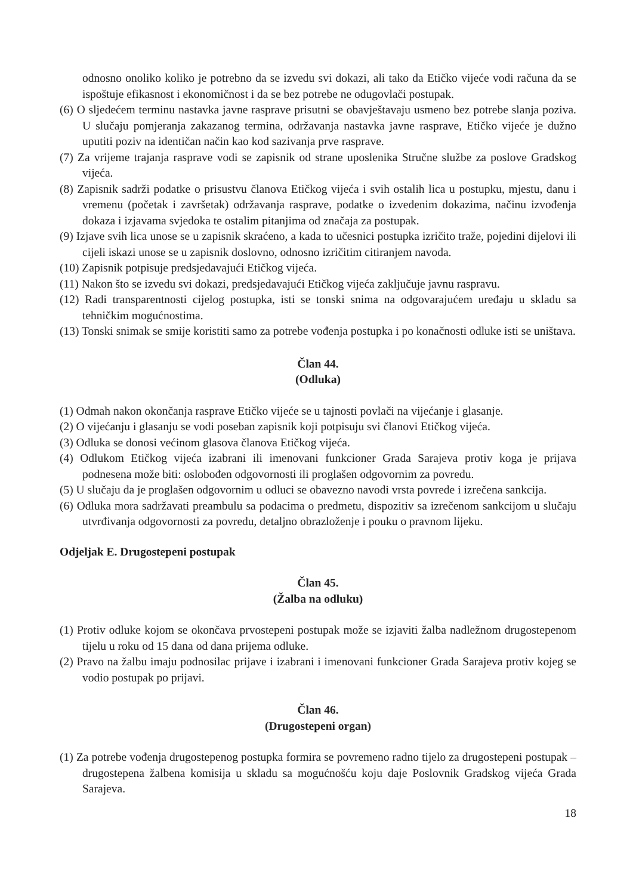odnosno onoliko koliko je potrebno da se izvedu svi dokazi, ali tako da Etičko vijeće vodi računa da se ispoštuje efikasnost i ekonomičnost i da se bez potrebe ne odugovlači postupak.
(6) O sljedećem terminu nastavka javne rasprave prisutni se obavještavaju usmeno bez potrebe slanja poziva. U slučaju pomjeranja zakazanog termina, održavanja nastavka javne rasprave, Etičko vijeće je dužno uputiti poziv na identičan način kao kod sazivanja prve rasprave.
(7) Za vrijeme trajanja rasprave vodi se zapisnik od strane uposlenika Stručne službe za poslove Gradskog vijeća.
(8) Zapisnik sadrži podatke o prisustvu članova Etičkog vijeća i svih ostalih lica u postupku, mjestu, danu i vremenu (početak i završetak) održavanja rasprave, podatke o izvedenim dokazima, načinu izvođenja dokaza i izjavama svjedoka te ostalim pitanjima od značaja za postupak.
(9) Izjave svih lica unose se u zapisnik skraćeno, a kada to učesnici postupka izričito traže, pojedini dijelovi ili cijeli iskazi unose se u zapisnik doslovno, odnosno izričitim citiranjem navoda.
(10) Zapisnik potpisuje predsjedavajući Etičkog vijeća.
(11) Nakon što se izvedu svi dokazi, predsjedavajući Etičkog vijeća zaključuje javnu raspravu.
(12) Radi transparentnosti cijelog postupka, isti se tonski snima na odgovarajućem uređaju u skladu sa tehničkim mogućnostima.
(13) Tonski snimak se smije koristiti samo za potrebe vođenja postupka i po konačnosti odluke isti se uništava.
Član 44.
(Odluka)
(1) Odmah nakon okončanja rasprave Etičko vijeće se u tajnosti povlači na vijećanje i glasanje.
(2) O vijećanju i glasanju se vodi poseban zapisnik koji potpisuju svi članovi Etičkog vijeća.
(3) Odluka se donosi većinom glasova članova Etičkog vijeća.
(4) Odlukom Etičkog vijeća izabrani ili imenovani funkcioner Grada Sarajeva protiv koga je prijava podnesena može biti: oslobođen odgovornosti ili proglašen odgovornim za povredu.
(5) U slučaju da je proglašen odgovornim u odluci se obavezno navodi vrsta povrede i izrečena sankcija.
(6) Odluka mora sadržavati preambulu sa podacima o predmetu, dispozitiv sa izrečenom sankcijom u slučaju utvrđivanja odgovornosti za povredu, detaljno obrazloženje i pouku o pravnom lijeku.
Odjeljak E. Drugostepeni postupak
Član 45.
(Žalba na odluku)
(1) Protiv odluke kojom se okončava prvostepeni postupak može se izjaviti žalba nadležnom drugostepenom tijelu u roku od 15 dana od dana prijema odluke.
(2) Pravo na žalbu imaju podnosilac prijave i izabrani i imenovani funkcioner Grada Sarajeva protiv kojeg se vodio postupak po prijavi.
Član 46.
(Drugostepeni organ)
(1) Za potrebe vođenja drugostepenog postupka formira se povremeno radno tijelo za drugostepeni postupak – drugostepena žalbena komisija u skladu sa mogućnošću koju daje Poslovnik Gradskog vijeća Grada Sarajeva.
18